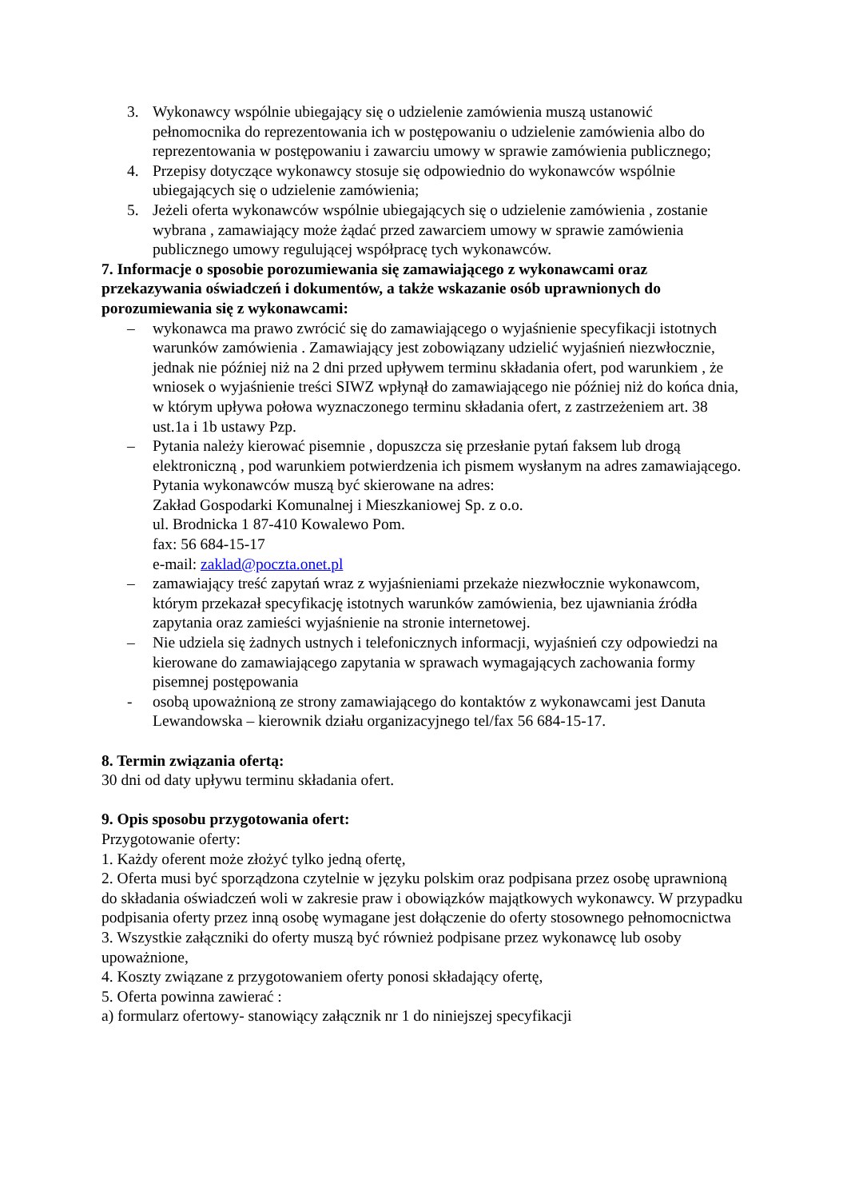3. Wykonawcy wspólnie ubiegający się o udzielenie zamówienia muszą ustanowić pełnomocnika do reprezentowania ich w postępowaniu o udzielenie zamówienia albo do reprezentowania w postępowaniu i zawarciu umowy w sprawie zamówienia publicznego;
4. Przepisy dotyczące wykonawcy stosuje się odpowiednio do wykonawców wspólnie ubiegających się o udzielenie zamówienia;
5. Jeżeli oferta wykonawców wspólnie ubiegających się o udzielenie zamówienia , zostanie wybrana , zamawiający może żądać przed zawarciem umowy w sprawie zamówienia publicznego umowy regulującej współpracę tych wykonawców.
7. Informacje o sposobie porozumiewania się zamawiającego z wykonawcami oraz przekazywania oświadczeń i dokumentów, a także wskazanie osób uprawnionych do porozumiewania się z wykonawcami:
– wykonawca ma prawo zwrócić się do zamawiającego o wyjaśnienie specyfikacji istotnych warunków zamówienia . Zamawiający jest zobowiązany udzielić wyjaśnień niezwłocznie, jednak nie później niż na 2 dni przed upływem terminu składania ofert, pod warunkiem , że wniosek o wyjaśnienie treści SIWZ wpłynął do zamawiającego nie później niż do końca dnia, w którym upływa połowa wyznaczonego terminu składania ofert, z zastrzeżeniem art. 38 ust.1a i 1b ustawy Pzp.
– Pytania należy kierować pisemnie , dopuszcza się przesłanie pytań faksem lub drogą elektroniczną , pod warunkiem potwierdzenia ich pismem wysłanym na adres zamawiającego.
Pytania wykonawców muszą być skierowane na adres:
Zakład Gospodarki Komunalnej i Mieszkaniowej Sp. z o.o.
ul. Brodnicka 1 87-410 Kowalewo Pom.
fax: 56 684-15-17
e-mail: zaklad@poczta.onet.pl
– zamawiający treść zapytań wraz z wyjaśnieniami przekaże niezwłocznie wykonawcom, którym przekazał specyfikację istotnych warunków zamówienia, bez ujawniania źródła zapytania oraz zamieści wyjaśnienie na stronie internetowej.
– Nie udziela się żadnych ustnych i telefonicznych informacji, wyjaśnień czy odpowiedzi na kierowane do zamawiającego zapytania w sprawach wymagających zachowania formy pisemnej postępowania
- osobą upoważnioną ze strony zamawiającego do kontaktów z wykonawcami jest Danuta Lewandowska – kierownik działu organizacyjnego tel/fax 56 684-15-17.
8. Termin związania ofertą:
30 dni od daty upływu terminu składania ofert.
9. Opis sposobu przygotowania ofert:
Przygotowanie oferty:
1. Każdy oferent może złożyć tylko jedną ofertę,
2. Oferta musi być sporządzona czytelnie w języku polskim oraz podpisana przez osobę uprawnioną do składania oświadczeń woli w zakresie praw i obowiązków majątkowych wykonawcy. W przypadku podpisania oferty przez inną osobę wymagane jest dołączenie do oferty stosownego pełnomocnictwa
3. Wszystkie załączniki do oferty muszą być również podpisane przez wykonawcę lub osoby upoważnione,
4. Koszty związane z przygotowaniem oferty ponosi składający ofertę,
5. Oferta powinna zawierać :
a) formularz ofertowy- stanowiący załącznik nr 1 do niniejszej specyfikacji